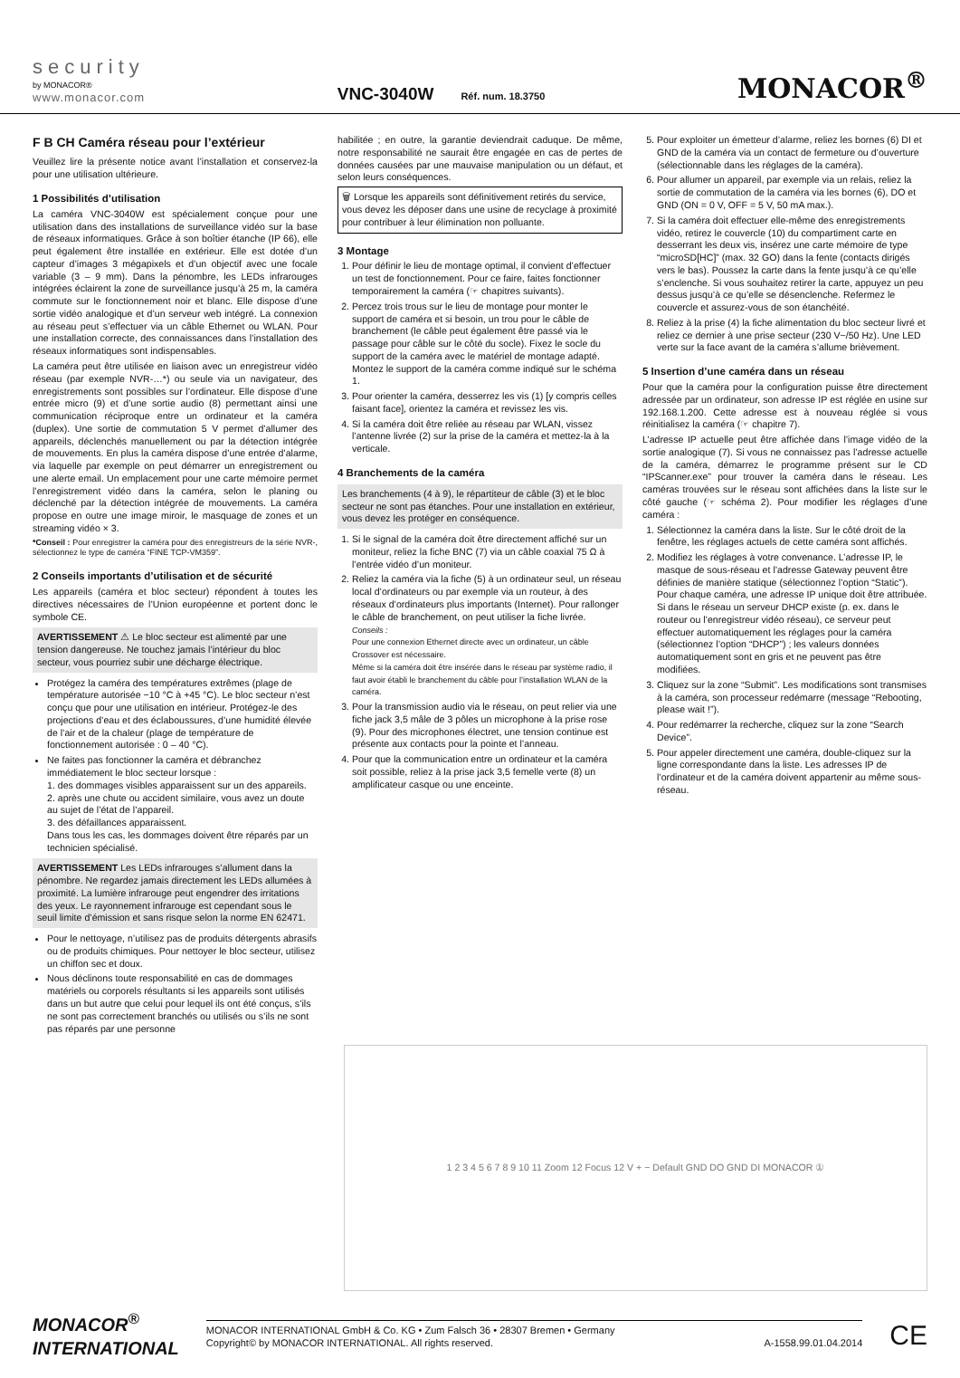security
by MONACOR®
www.monacor.com
VNC-3040W Réf. num. 18.3750
MONACOR<sup>®</sup>
F B CH Caméra réseau pour l’extérieur
Veuillez lire la présente notice avant l’installation et conservez-la pour une utilisation ultérieure.
1 Possibilités d’utilisation
La caméra VNC-3040W est spécialement conçue pour une utilisation dans des installations de surveillance vidéo sur la base de réseaux informatiques. Grâce à son boîtier étanche (IP 66), elle peut également être installée en extérieur. Elle est dotée d’un capteur d’images 3 mégapixels et d’un objectif avec une focale variable (3 – 9 mm). Dans la pénombre, les LEDs infrarouges intégrées éclairent la zone de surveillance jusqu’à 25 m, la caméra commute sur le fonctionnement noir et blanc. Elle dispose d’une sortie vidéo analogique et d’un serveur web intégré. La connexion au réseau peut s’effectuer via un câble Ethernet ou WLAN. Pour une installation correcte, des connaissances dans l’installation des réseaux informatiques sont indispensables.
La caméra peut être utilisée en liaison avec un enregistreur vidéo réseau (par exemple NVR-…*) ou seule via un navigateur, des enregistrements sont possibles sur l’ordinateur. Elle dispose d’une entrée micro (9) et d’une sortie audio (8) permettant ainsi une communication réciproque entre un ordinateur et la caméra (duplex). Une sortie de commutation 5 V permet d’allumer des appareils, déclenchés manuellement ou par la détection intégrée de mouvements. En plus la caméra dispose d’une entrée d’alarme, via laquelle par exemple on peut démarrer un enregistrement ou une alerte email. Un emplacement pour une carte mémoire permet l’enregistrement vidéo dans la caméra, selon le planing ou déclenché par la détection intégrée de mouvements. La caméra propose en outre une image miroir, le masquage de zones et un streaming vidéo × 3.
*Conseil : Pour enregistrer la caméra pour des enregistreurs de la série NVR-, sélectionnez le type de caméra “FINE TCP-VM359”.
2 Conseils importants d’utilisation et de sécurité
Les appareils (caméra et bloc secteur) répondent à toutes les directives nécessaires de l’Union européenne et portent donc le symbole CE.
AVERTISSEMENT ⚠ Le bloc secteur est alimenté par une tension dangereuse. Ne touchez jamais l’intérieur du bloc secteur, vous pourriez subir une décharge électrique.
Protégez la caméra des températures extrêmes (plage de température autorisée −10 °C à +45 °C). Le bloc secteur n’est conçu que pour une utilisation en intérieur. Protégez-le des projections d’eau et des éclaboussures, d’une humidité élevée de l’air et de la chaleur (plage de température de fonctionnement autorisée : 0 – 40 °C).
Ne faites pas fonctionner la caméra et débranchez immédiatement le bloc secteur lorsque :
1. des dommages visibles apparaissent sur un des appareils.
2. après une chute ou accident similaire, vous avez un doute au sujet de l’état de l’appareil.
3. des défaillances apparaissent.
Dans tous les cas, les dommages doivent être réparés par un technicien spécialisé.
AVERTISSEMENT Les LEDs infrarouges s’allument dans la pénombre. Ne regardez jamais directement les LEDs allumées à proximité. La lumière infrarouge peut engendrer des irritations des yeux. Le rayonnement infrarouge est cependant sous le seuil limite d’émission et sans risque selon la norme EN 62471.
Pour le nettoyage, n’utilisez pas de produits détergents abrasifs ou de produits chimiques. Pour nettoyer le bloc secteur, utilisez un chiffon sec et doux.
Nous déclinons toute responsabilité en cas de dommages matériels ou corporels résultants si les appareils sont utilisés dans un but autre que celui pour lequel ils ont été conçus, s’ils ne sont pas correctement branchés ou utilisés ou s’ils ne sont pas réparés par une personne
habilitée ; en outre, la garantie deviendrait caduque. De même, notre responsabilité ne saurait être engagée en cas de pertes de données causées par une mauvaise manipulation ou un défaut, et selon leurs conséquences.
🗑 Lorsque les appareils sont définitivement retirés du service, vous devez les déposer dans une usine de recyclage à proximité pour contribuer à leur élimination non polluante.
3 Montage
1. Pour définir le lieu de montage optimal, il convient d’effectuer un test de fonctionnement. Pour ce faire, faites fonctionner temporairement la caméra (☞ chapitres suivants).
2. Percez trois trous sur le lieu de montage pour monter le support de caméra et si besoin, un trou pour le câble de branchement (le câble peut également être passé via le passage pour câble sur le côté du socle). Fixez le socle du support de la caméra avec le matériel de montage adapté. Montez le support de la caméra comme indiqué sur le schéma 1.
3. Pour orienter la caméra, desserrez les vis (1) [y compris celles faisant face], orientez la caméra et revissez les vis.
4. Si la caméra doit être reliée au réseau par WLAN, vissez l’antenne livrée (2) sur la prise de la caméra et mettez-la à la verticale.
4 Branchements de la caméra
Les branchements (4 à 9), le répartiteur de câble (3) et le bloc secteur ne sont pas étanches. Pour une installation en extérieur, vous devez les protéger en conséquence.
1. Si le signal de la caméra doit être directement affiché sur un moniteur, reliez la fiche BNC (7) via un câble coaxial 75 Ω à l’entrée vidéo d’un moniteur.
2. Reliez la caméra via la fiche (5) à un ordinateur seul, un réseau local d’ordinateurs ou par exemple via un routeur, à des réseaux d’ordinateurs plus importants (Internet). Pour rallonger le câble de branchement, on peut utiliser la fiche livrée.
Conseils :
Pour une connexion Ethernet directe avec un ordinateur, un câble Crossover est nécessaire.
Même si la caméra doit être insérée dans le réseau par système radio, il faut avoir établi le branchement du câble pour l’installation WLAN de la caméra.
3. Pour la transmission audio via le réseau, on peut relier via une fiche jack 3,5 mâle de 3 pôles un microphone à la prise rose (9). Pour des microphones électret, une tension continue est présente aux contacts pour la pointe et l’anneau.
4. Pour que la communication entre un ordinateur et la caméra soit possible, reliez à la prise jack 3,5 femelle verte (8) un amplificateur casque ou une enceinte.
5. Pour exploiter un émetteur d’alarme, reliez les bornes (6) DI et GND de la caméra via un contact de fermeture ou d’ouverture (sélectionnable dans les réglages de la caméra).
6. Pour allumer un appareil, par exemple via un relais, reliez la sortie de commutation de la caméra via les bornes (6), DO et GND (ON = 0 V, OFF = 5 V, 50 mA max.).
7. Si la caméra doit effectuer elle-même des enregistrements vidéo, retirez le couvercle (10) du compartiment carte en desserrant les deux vis, insérez une carte mémoire de type “microSD[HC]” (max. 32 GO) dans la fente (contacts dirigés vers le bas). Poussez la carte dans la fente jusqu’à ce qu’elle s’enclenche. Si vous souhaitez retirer la carte, appuyez un peu dessus jusqu’à ce qu’elle se désenclenche. Refermez le couvercle et assurez-vous de son étanchéité.
8. Reliez à la prise (4) la fiche alimentation du bloc secteur livré et reliez ce dernier à une prise secteur (230 V~/50 Hz). Une LED verte sur la face avant de la caméra s’allume brièvement.
5 Insertion d’une caméra dans un réseau
Pour que la caméra pour la configuration puisse être directement adressée par un ordinateur, son adresse IP est réglée en usine sur 192.168.1.200. Cette adresse est à nouveau réglée si vous réinitialisez la caméra (☞ chapitre 7).
L’adresse IP actuelle peut être affichée dans l’image vidéo de la sortie analogique (7). Si vous ne connaissez pas l’adresse actuelle de la caméra, démarrez le programme présent sur le CD “IPScanner.exe” pour trouver la caméra dans le réseau. Les caméras trouvées sur le réseau sont affichées dans la liste sur le côté gauche (☞ schéma 2). Pour modifier les réglages d’une caméra :
1. Sélectionnez la caméra dans la liste. Sur le côté droit de la fenêtre, les réglages actuels de cette caméra sont affichés.
2. Modifiez les réglages à votre convenance. L’adresse IP, le masque de sous-réseau et l’adresse Gateway peuvent être définies de manière statique (sélectionnez l’option “Static”). Pour chaque caméra, une adresse IP unique doit être attribuée. Si dans le réseau un serveur DHCP existe (p. ex. dans le routeur ou l’enregistreur vidéo réseau), ce serveur peut effectuer automatiquement les réglages pour la caméra (sélectionnez l’option “DHCP”) ; les valeurs données automatiquement sont en gris et ne peuvent pas être modifiées.
3. Cliquez sur la zone “Submit”. Les modifications sont transmises à la caméra, son processeur redémarre (message “Rebooting, please wait !”).
4. Pour redémarrer la recherche, cliquez sur la zone “Search Device”.
5. Pour appeler directement une caméra, double-cliquez sur la ligne correspondante dans la liste. Les adresses IP de l’ordinateur et de la caméra doivent appartenir au même sous-réseau.
1 2 3 4 5 6 7 8 9 10 11 Zoom 12 Focus 12 V + − Default GND DO GND DI MONACOR ①
MONACOR<sup>®</sup>
INTERNATIONAL
MONACOR INTERNATIONAL GmbH & Co. KG • Zum Falsch 36 • 28307 Bremen • Germany
Copyright© by MONACOR INTERNATIONAL. All rights reserved. A-1558.99.01.04.2014
CE